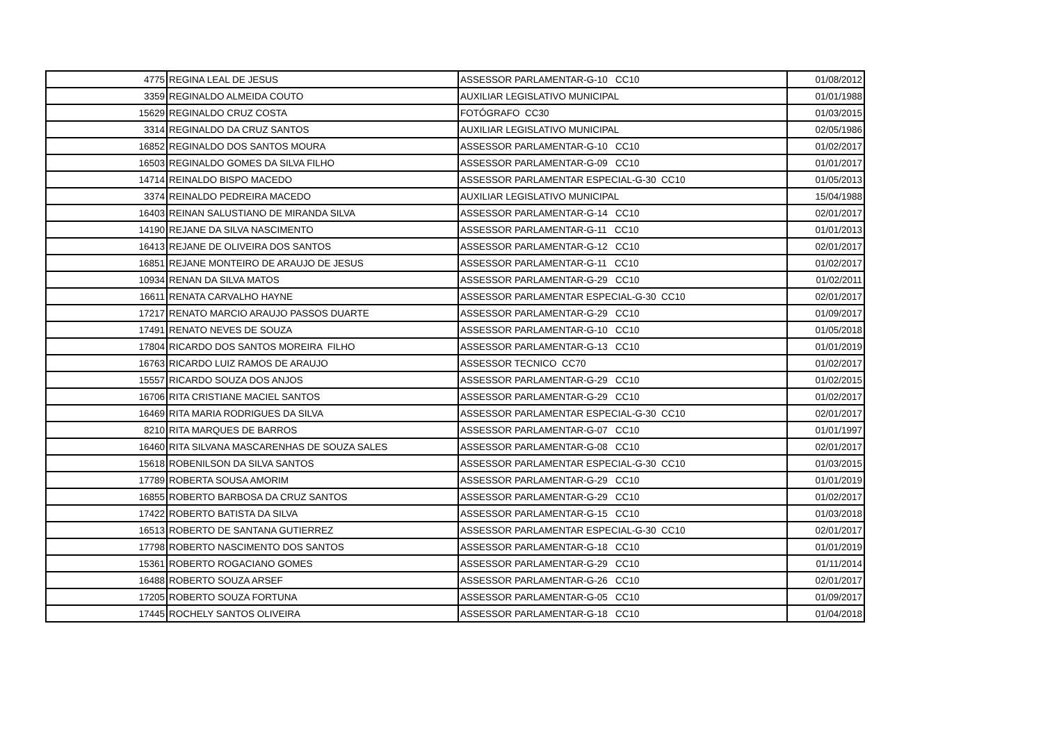| 4775 | REGINA LEAL DE JESUS | ASSESSOR PARLAMENTAR-G-10 CC10 | 01/08/2012 |
| 3359 | REGINALDO ALMEIDA COUTO | AUXILIAR LEGISLATIVO MUNICIPAL | 01/01/1988 |
| 15629 | REGINALDO CRUZ COSTA | FOTÓGRAFO CC30 | 01/03/2015 |
| 3314 | REGINALDO DA CRUZ SANTOS | AUXILIAR LEGISLATIVO MUNICIPAL | 02/05/1986 |
| 16852 | REGINALDO DOS SANTOS MOURA | ASSESSOR PARLAMENTAR-G-10 CC10 | 01/02/2017 |
| 16503 | REGINALDO GOMES DA SILVA FILHO | ASSESSOR PARLAMENTAR-G-09 CC10 | 01/01/2017 |
| 14714 | REINALDO BISPO MACEDO | ASSESSOR PARLAMENTAR ESPECIAL-G-30 CC10 | 01/05/2013 |
| 3374 | REINALDO PEDREIRA MACEDO | AUXILIAR LEGISLATIVO MUNICIPAL | 15/04/1988 |
| 16403 | REINAN SALUSTIANO DE MIRANDA SILVA | ASSESSOR PARLAMENTAR-G-14 CC10 | 02/01/2017 |
| 14190 | REJANE DA SILVA NASCIMENTO | ASSESSOR PARLAMENTAR-G-11 CC10 | 01/01/2013 |
| 16413 | REJANE DE OLIVEIRA DOS SANTOS | ASSESSOR PARLAMENTAR-G-12 CC10 | 02/01/2017 |
| 16851 | REJANE MONTEIRO DE ARAUJO DE JESUS | ASSESSOR PARLAMENTAR-G-11 CC10 | 01/02/2017 |
| 10934 | RENAN DA SILVA MATOS | ASSESSOR PARLAMENTAR-G-29 CC10 | 01/02/2011 |
| 16611 | RENATA CARVALHO HAYNE | ASSESSOR PARLAMENTAR ESPECIAL-G-30 CC10 | 02/01/2017 |
| 17217 | RENATO MARCIO ARAUJO PASSOS DUARTE | ASSESSOR PARLAMENTAR-G-29 CC10 | 01/09/2017 |
| 17491 | RENATO NEVES DE SOUZA | ASSESSOR PARLAMENTAR-G-10 CC10 | 01/05/2018 |
| 17804 | RICARDO DOS SANTOS MOREIRA FILHO | ASSESSOR PARLAMENTAR-G-13 CC10 | 01/01/2019 |
| 16763 | RICARDO LUIZ RAMOS DE ARAUJO | ASSESSOR TECNICO CC70 | 01/02/2017 |
| 15557 | RICARDO SOUZA DOS ANJOS | ASSESSOR PARLAMENTAR-G-29 CC10 | 01/02/2015 |
| 16706 | RITA CRISTIANE MACIEL SANTOS | ASSESSOR PARLAMENTAR-G-29 CC10 | 01/02/2017 |
| 16469 | RITA MARIA RODRIGUES DA SILVA | ASSESSOR PARLAMENTAR ESPECIAL-G-30 CC10 | 02/01/2017 |
| 8210 | RITA MARQUES DE BARROS | ASSESSOR PARLAMENTAR-G-07 CC10 | 01/01/1997 |
| 16460 | RITA SILVANA MASCARENHAS DE SOUZA SALES | ASSESSOR PARLAMENTAR-G-08 CC10 | 02/01/2017 |
| 15618 | ROBENILSON DA SILVA SANTOS | ASSESSOR PARLAMENTAR ESPECIAL-G-30 CC10 | 01/03/2015 |
| 17789 | ROBERTA SOUSA AMORIM | ASSESSOR PARLAMENTAR-G-29 CC10 | 01/01/2019 |
| 16855 | ROBERTO BARBOSA DA CRUZ SANTOS | ASSESSOR PARLAMENTAR-G-29 CC10 | 01/02/2017 |
| 17422 | ROBERTO BATISTA DA SILVA | ASSESSOR PARLAMENTAR-G-15 CC10 | 01/03/2018 |
| 16513 | ROBERTO DE SANTANA GUTIERREZ | ASSESSOR PARLAMENTAR ESPECIAL-G-30 CC10 | 02/01/2017 |
| 17798 | ROBERTO NASCIMENTO DOS SANTOS | ASSESSOR PARLAMENTAR-G-18 CC10 | 01/01/2019 |
| 15361 | ROBERTO ROGACIANO GOMES | ASSESSOR PARLAMENTAR-G-29 CC10 | 01/11/2014 |
| 16488 | ROBERTO SOUZA ARSEF | ASSESSOR PARLAMENTAR-G-26 CC10 | 02/01/2017 |
| 17205 | ROBERTO SOUZA FORTUNA | ASSESSOR PARLAMENTAR-G-05 CC10 | 01/09/2017 |
| 17445 | ROCHELY SANTOS OLIVEIRA | ASSESSOR PARLAMENTAR-G-18 CC10 | 01/04/2018 |